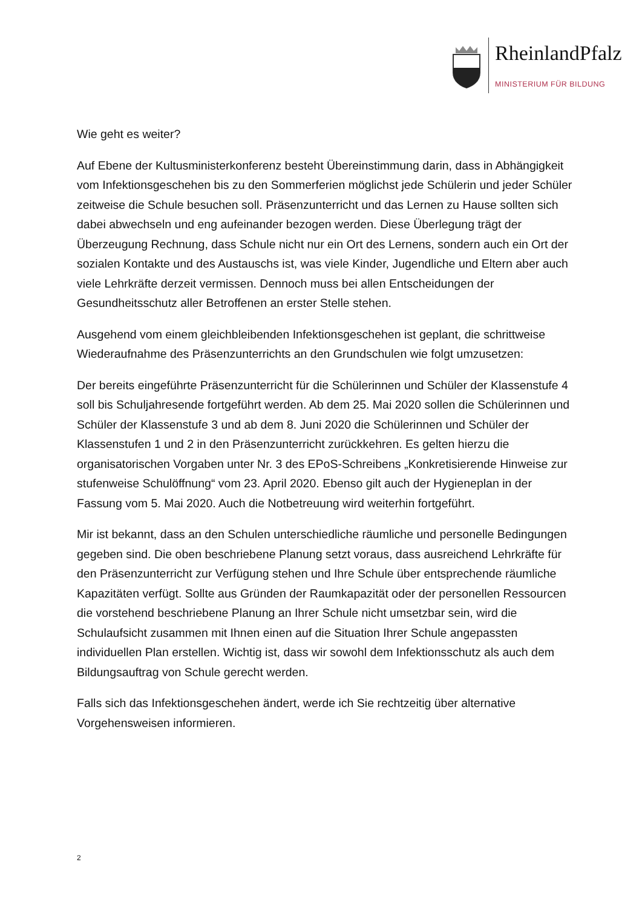RheinlandPfalz
MINISTERIUM FÜR BILDUNG
Wie geht es weiter?
Auf Ebene der Kultusministerkonferenz besteht Übereinstimmung darin, dass in Abhängigkeit vom Infektionsgeschehen bis zu den Sommerferien möglichst jede Schülerin und jeder Schüler zeitweise die Schule besuchen soll. Präsenzunterricht und das Lernen zu Hause sollten sich dabei abwechseln und eng aufeinander bezogen werden. Diese Überlegung trägt der Überzeugung Rechnung, dass Schule nicht nur ein Ort des Lernens, sondern auch ein Ort der sozialen Kontakte und des Austauschs ist, was viele Kinder, Jugendliche und Eltern aber auch viele Lehrkräfte derzeit vermissen. Dennoch muss bei allen Entscheidungen der Gesundheitsschutz aller Betroffenen an erster Stelle stehen.
Ausgehend vom einem gleichbleibenden Infektionsgeschehen ist geplant, die schrittweise Wiederaufnahme des Präsenzunterrichts an den Grundschulen wie folgt umzusetzen:
Der bereits eingeführte Präsenzunterricht für die Schülerinnen und Schüler der Klassenstufe 4 soll bis Schuljahresende fortgeführt werden. Ab dem 25. Mai 2020 sollen die Schülerinnen und Schüler der Klassenstufe 3 und ab dem 8. Juni 2020 die Schülerinnen und Schüler der Klassenstufen 1 und 2 in den Präsenzunterricht zurückkehren. Es gelten hierzu die organisatorischen Vorgaben unter Nr. 3 des EPoS-Schreibens „Konkretisierende Hinweise zur stufenweise Schulöffnung“ vom 23. April 2020. Ebenso gilt auch der Hygieneplan in der Fassung vom 5. Mai 2020. Auch die Notbetreuung wird weiterhin fortgeführt.
Mir ist bekannt, dass an den Schulen unterschiedliche räumliche und personelle Bedingungen gegeben sind. Die oben beschriebene Planung setzt voraus, dass ausreichend Lehrkräfte für den Präsenzunterricht zur Verfügung stehen und Ihre Schule über entsprechende räumliche Kapazitäten verfügt. Sollte aus Gründen der Raumkapazität oder der personellen Ressourcen die vorstehend beschriebene Planung an Ihrer Schule nicht umsetzbar sein, wird die Schulaufsicht zusammen mit Ihnen einen auf die Situation Ihrer Schule angepassten individuellen Plan erstellen. Wichtig ist, dass wir sowohl dem Infektionsschutz als auch dem Bildungsauftrag von Schule gerecht werden.
Falls sich das Infektionsgeschehen ändert, werde ich Sie rechtzeitig über alternative Vorgehensweisen informieren.
2